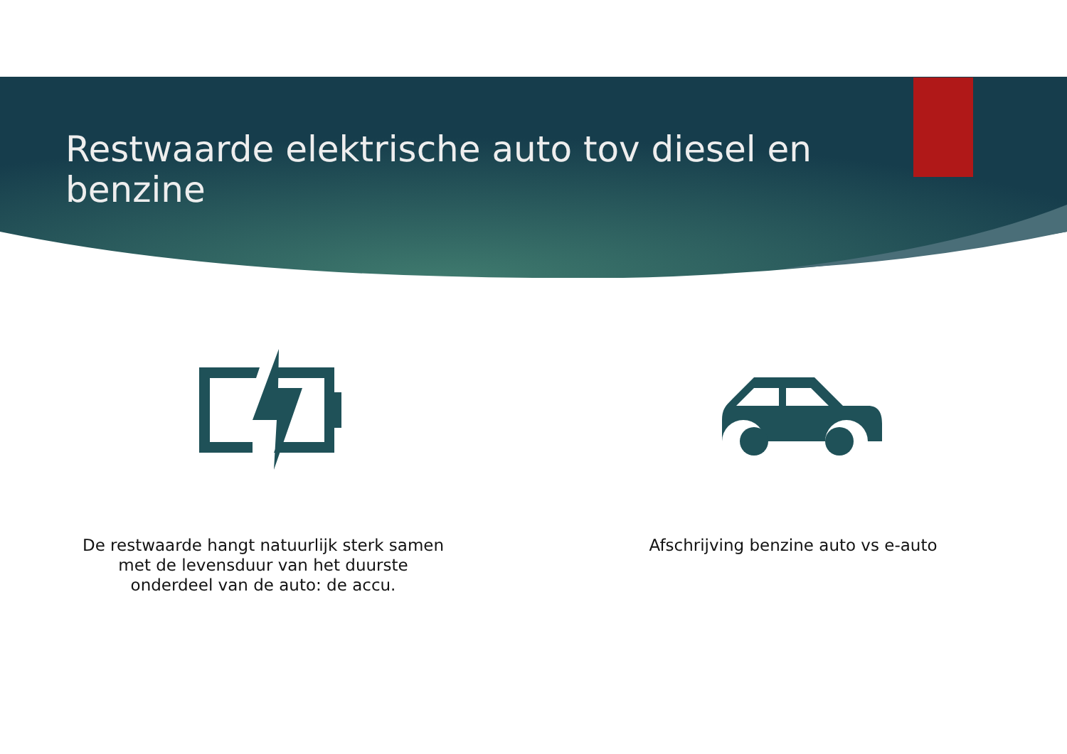Restwaarde elektrische auto tov diesel en benzine
De restwaarde hangt natuurlijk sterk samen
met de levensduur van het duurste
onderdeel van de auto: de accu.
Afschrijving benzine auto vs e-auto